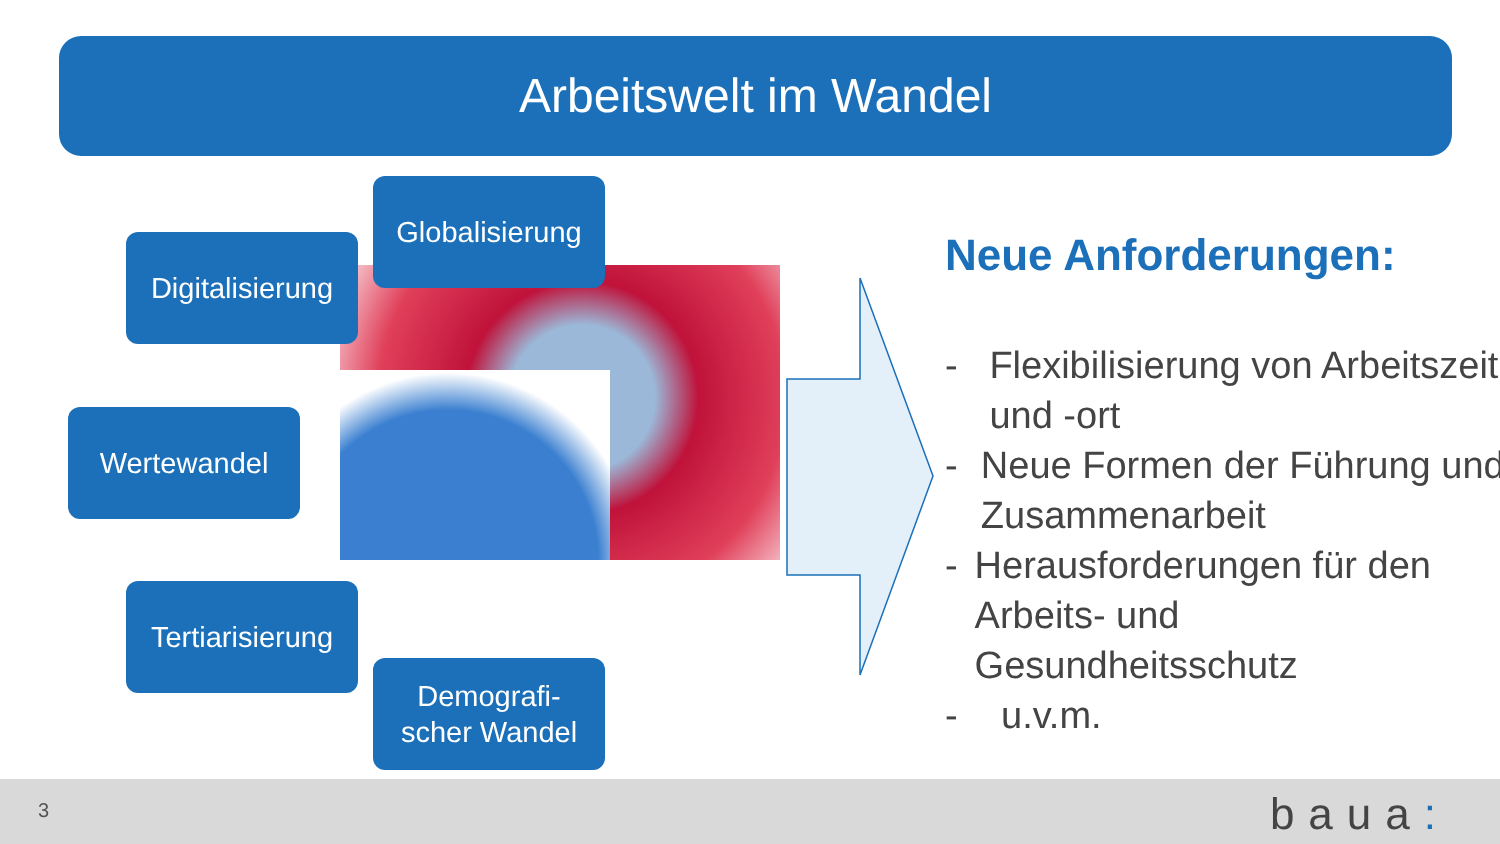Arbeitswelt im Wandel
Globalisierung
Digitalisierung
Wertewandel
Tertiarisierung
Demografi-
scher Wandel
Neue Anforderungen:
- Flexibilisierung von Arbeitszeit und -ort
- Neue Formen der Führung und Zusammenarbeit
- Herausforderungen für den Arbeits- und Gesundheitsschutz
- u.v.m.
3 baua: